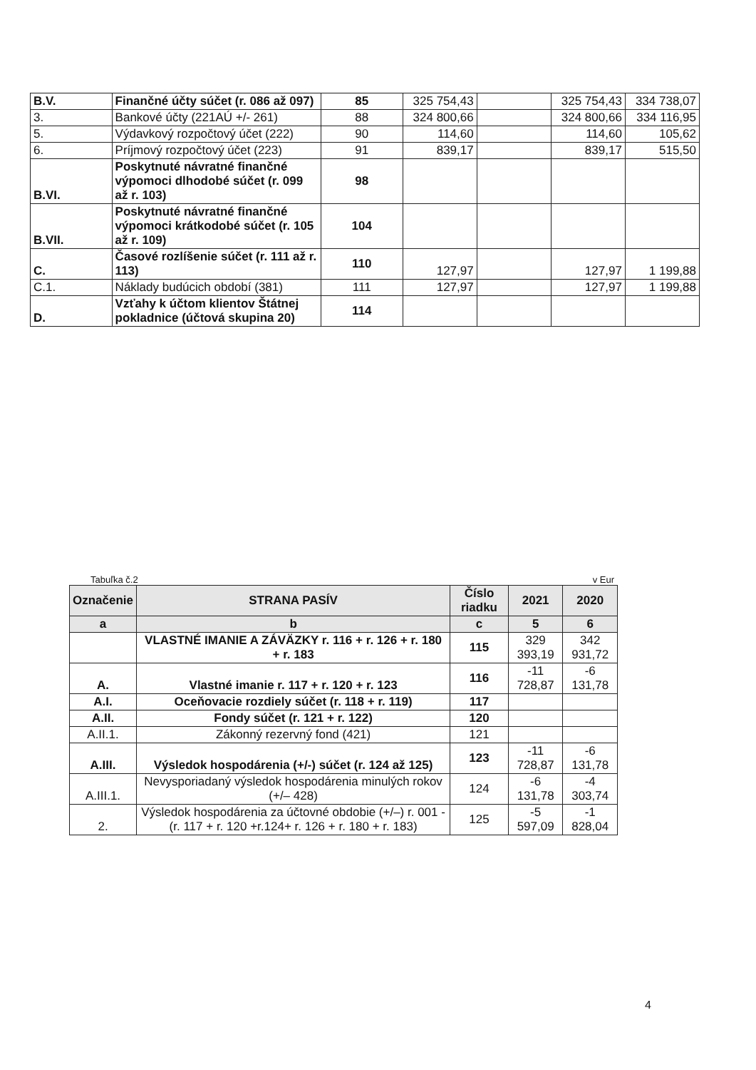| B.V. | Finančné účty súčet (r. 086 až 097) | 85 | 325 754,43 | | 325 754,43 | 334 738,07 |
| 3. | Bankové účty (221AÚ +/- 261) | 88 | 324 800,66 | | 324 800,66 | 334 116,95 |
| 5. | Výdavkový rozpočtový účet (222) | 90 | 114,60 | | 114,60 | 105,62 |
| 6. | Príjmový rozpočtový účet (223) | 91 | 839,17 | | 839,17 | 515,50 |
| B.VI. | Poskytnuté návratné finančné výpomoci dlhodobé súčet (r. 099 až r. 103) | 98 | | | | |
| B.VII. | Poskytnuté návratné finančné výpomoci krátkodobé súčet (r. 105 až r. 109) | 104 | | | | |
| C. | Časové rozlíšenie súčet (r. 111 až r. 113) | 110 | 127,97 | | 127,97 | 1 199,88 |
| C.1. | Náklady budúcich období (381) | 111 | 127,97 | | 127,97 | 1 199,88 |
| D. | Vzťahy k účtom klientov Štátnej pokladnice (účtová skupina 20) | 114 | | | | |
Tabuľka č.2 v Eur
| Označenie | STRANA PASÍV | Číslo riadku | 2021 | 2020 |
| --- | --- | --- | --- | --- |
| a | b | c | 5 | 6 |
| | VLASTNÉ IMANIE A ZÁVÄZKY r. 116 + r. 126 + r. 180 + r. 183 | 115 | 329 393,19 | 342 931,72 |
| A. | Vlastné imanie r. 117 + r. 120 + r. 123 | 116 | -11 728,87 | -6 131,78 |
| A.I. | Oceňovacie rozdiely súčet (r. 118 + r. 119) | 117 | | |
| A.II. | Fondy súčet (r. 121 + r. 122) | 120 | | |
| A.II.1. | Zákonný rezervný fond (421) | 121 | | |
| A.III. | Výsledok hospodárenia (+/-) súčet (r. 124 až 125) | 123 | -11 728,87 | -6 131,78 |
| A.III.1. | Nevysporiadaný výsledok hospodárenia minulých rokov (+/– 428) | 124 | -6 131,78 | -4 303,74 |
| 2. | Výsledok hospodárenia za účtovné obdobie (+/–) r. 001 - (r. 117 + r. 120 +r.124+ r. 126 + r. 180 + r. 183) | 125 | -5 597,09 | -1 828,04 |
4